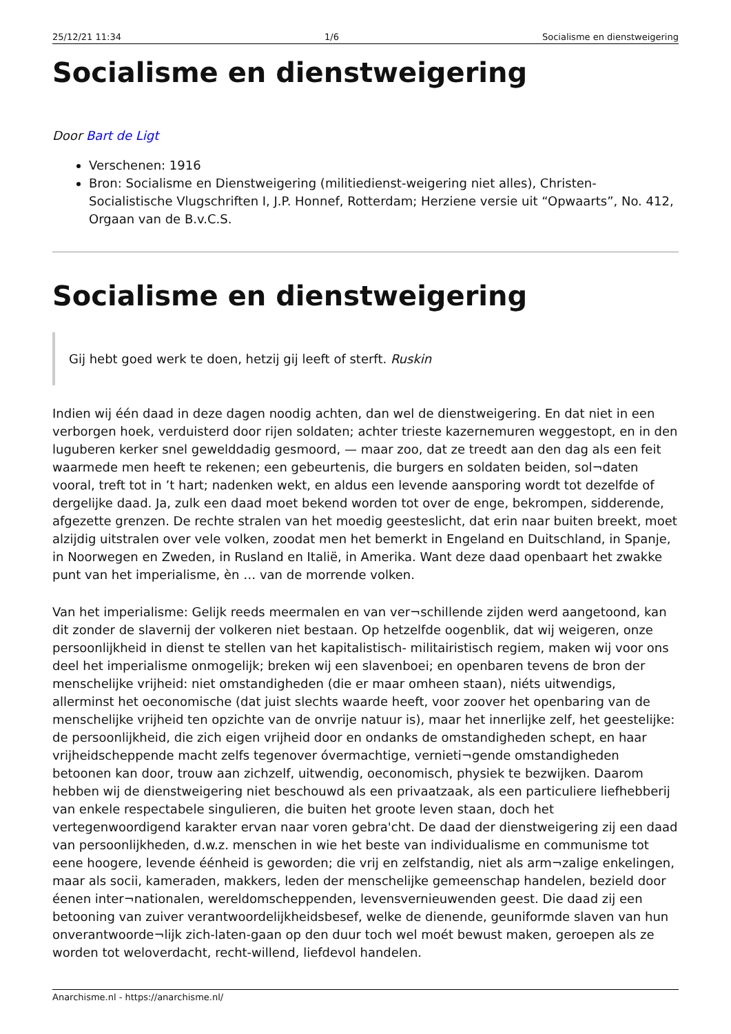25/12/21 11:34 1/6 Socialisme en dienstweigering
Socialisme en dienstweigering
Door Bart de Ligt
Verschenen: 1916
Bron: Socialisme en Dienstweigering (militiedienst-weigering niet alles), Christen-Socialistische Vlugschriften I, J.P. Honnef, Rotterdam; Herziene versie uit “Opwaarts”, No. 412, Orgaan van de B.v.C.S.
Socialisme en dienstweigering
Gij hebt goed werk te doen, hetzij gij leeft of sterft. Ruskin
Indien wij één daad in deze dagen noodig achten, dan wel de dienstweigering. En dat niet in een verborgen hoek, verduisterd door rijen soldaten; achter trieste kazernemuren weggestopt, en in den luguberen kerker snel gewelddadig gesmoord, — maar zoo, dat ze treedt aan den dag als een feit waarmede men heeft te rekenen; een gebeurtenis, die burgers en soldaten beiden, sol¬daten vooral, treft tot in ’t hart; nadenken wekt, en aldus een levende aansporing wordt tot dezelfde of dergelijke daad. Ja, zulk een daad moet bekend worden tot over de enge, bekrompen, sidderende, afgezette grenzen. De rechte stralen van het moedig geesteslicht, dat erin naar buiten breekt, moet alzijdig uitstralen over vele volken, zoodat men het bemerkt in Engeland en Duitschland, in Spanje, in Noorwegen en Zweden, in Rusland en Italië, in Amerika. Want deze daad openbaart het zwakke punt van het imperialisme, èn … van de morrende volken.
Van het imperialisme: Gelijk reeds meermalen en van ver¬schillende zijden werd aangetoond, kan dit zonder de slavernij der volkeren niet bestaan. Op hetzelfde oogenblik, dat wij weigeren, onze persoonlijkheid in dienst te stellen van het kapitalistisch- militairistisch regiem, maken wij voor ons deel het imperialisme onmogelijk; breken wij een slavenboei; en openbaren tevens de bron der menschelijke vrijheid: niet omstandigheden (die er maar omheen staan), niéts uitwendigs, allerminst het oeconomische (dat juist slechts waarde heeft, voor zoover het openbaring van de menschelijke vrijheid ten opzichte van de onvrije natuur is), maar het innerlijke zelf, het geestelijke: de persoonlijkheid, die zich eigen vrijheid door en ondanks de omstandigheden schept, en haar vrijheidscheppende macht zelfs tegenover óvermachtige, vernieti¬gende omstandigheden betoonen kan door, trouw aan zichzelf, uitwendig, oeconomisch, physiek te bezwijken. Daarom hebben wij de dienstweigering niet beschouwd als een privaatzaak, als een particuliere liefhebberij van enkele respectabele singulieren, die buiten het groote leven staan, doch het vertegenwoordigend karakter ervan naar voren gebra'cht. De daad der dienstweigering zij een daad van persoonlijkheden, d.w.z. menschen in wie het beste van individualisme en communisme tot eene hoogere, levende éénheid is geworden; die vrij en zelfstandig, niet als arm¬zalige enkelingen, maar als socii, kameraden, makkers, leden der menschelijke gemeenschap handelen, bezield door éenen inter¬nationalen, wereldomscheppenden, levensvernieuwenden geest. Die daad zij een betooning van zuiver verantwoordelijkheidsbesef, welke de dienende, geuniformde slaven van hun onverantwoorde¬lijk zich-laten-gaan op den duur toch wel moét bewust maken, geroepen als ze worden tot weloverdacht, recht-willend, liefdevol handelen.
Anarchisme.nl - https://anarchisme.nl/